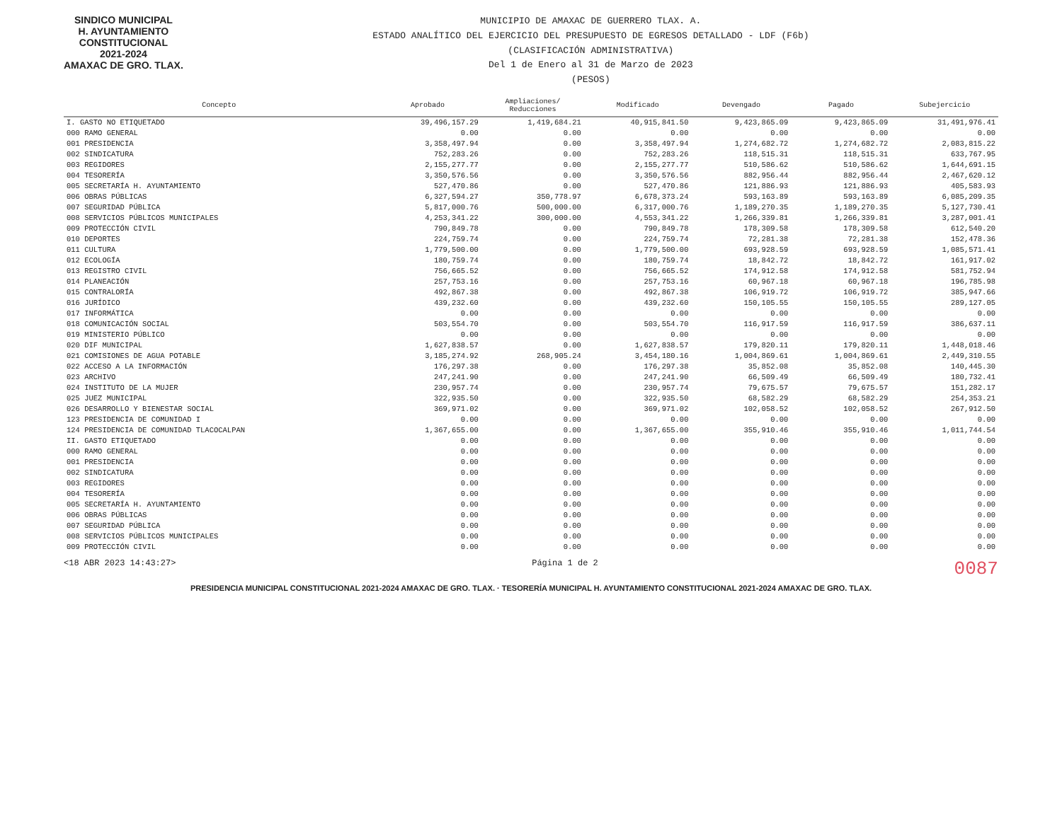SINDICO MUNICIPAL
H. AYUNTAMIENTO
CONSTITUCIONAL
2021-2024
AMAXAC DE GRO. TLAX.
MUNICIPIO DE AMAXAC DE GUERRERO TLAX. A.
ESTADO ANALÍTICO DEL EJERCICIO DEL PRESUPUESTO DE EGRESOS DETALLADO - LDF (F6b)
(CLASIFICACIÓN ADMINISTRATIVA)
Del 1 de Enero al 31 de Marzo de 2023
(PESOS)
| Concepto | Aprobado | Ampliaciones/ Reducciones | Modificado | Devengado | Pagado | Subejercicio |
| --- | --- | --- | --- | --- | --- | --- |
| I. GASTO NO ETIQUETADO | 39,496,157.29 | 1,419,684.21 | 40,915,841.50 | 9,423,865.09 | 9,423,865.09 | 31,491,976.41 |
| 000 RAMO GENERAL | 0.00 | 0.00 | 0.00 | 0.00 | 0.00 | 0.00 |
| 001 PRESIDENCIA | 3,358,497.94 | 0.00 | 3,358,497.94 | 1,274,682.72 | 1,274,682.72 | 2,083,815.22 |
| 002 SINDICATURA | 752,283.26 | 0.00 | 752,283.26 | 118,515.31 | 118,515.31 | 633,767.95 |
| 003 REGIDORES | 2,155,277.77 | 0.00 | 2,155,277.77 | 510,586.62 | 510,586.62 | 1,644,691.15 |
| 004 TESORERÍA | 3,350,576.56 | 0.00 | 3,350,576.56 | 882,956.44 | 882,956.44 | 2,467,620.12 |
| 005 SECRETARÍA H. AYUNTAMIENTO | 527,470.86 | 0.00 | 527,470.86 | 121,886.93 | 121,886.93 | 405,583.93 |
| 006 OBRAS PÚBLICAS | 6,327,594.27 | 350,778.97 | 6,678,373.24 | 593,163.89 | 593,163.89 | 6,085,209.35 |
| 007 SEGURIDAD PÚBLICA | 5,817,000.76 | 500,000.00 | 6,317,000.76 | 1,189,270.35 | 1,189,270.35 | 5,127,730.41 |
| 008 SERVICIOS PÚBLICOS MUNICIPALES | 4,253,341.22 | 300,000.00 | 4,553,341.22 | 1,266,339.81 | 1,266,339.81 | 3,287,001.41 |
| 009 PROTECCIÓN CIVIL | 790,849.78 | 0.00 | 790,849.78 | 178,309.58 | 178,309.58 | 612,540.20 |
| 010 DEPORTES | 224,759.74 | 0.00 | 224,759.74 | 72,281.38 | 72,281.38 | 152,478.36 |
| 011 CULTURA | 1,779,500.00 | 0.00 | 1,779,500.00 | 693,928.59 | 693,928.59 | 1,085,571.41 |
| 012 ECOLOGÍA | 180,759.74 | 0.00 | 180,759.74 | 18,842.72 | 18,842.72 | 161,917.02 |
| 013 REGISTRO CIVIL | 756,665.52 | 0.00 | 756,665.52 | 174,912.58 | 174,912.58 | 581,752.94 |
| 014 PLANEACIÓN | 257,753.16 | 0.00 | 257,753.16 | 60,967.18 | 60,967.18 | 196,785.98 |
| 015 CONTRALORÍA | 492,867.38 | 0.00 | 492,867.38 | 106,919.72 | 106,919.72 | 385,947.66 |
| 016 JURÍDICO | 439,232.60 | 0.00 | 439,232.60 | 150,105.55 | 150,105.55 | 289,127.05 |
| 017 INFORMÁTICA | 0.00 | 0.00 | 0.00 | 0.00 | 0.00 | 0.00 |
| 018 COMUNICACIÓN SOCIAL | 503,554.70 | 0.00 | 503,554.70 | 116,917.59 | 116,917.59 | 386,637.11 |
| 019 MINISTERIO PÚBLICO | 0.00 | 0.00 | 0.00 | 0.00 | 0.00 | 0.00 |
| 020 DIF MUNICIPAL | 1,627,838.57 | 0.00 | 1,627,838.57 | 179,820.11 | 179,820.11 | 1,448,018.46 |
| 021 COMISIONES DE AGUA POTABLE | 3,185,274.92 | 268,905.24 | 3,454,180.16 | 1,004,869.61 | 1,004,869.61 | 2,449,310.55 |
| 022 ACCESO A LA INFORMACIÓN | 176,297.38 | 0.00 | 176,297.38 | 35,852.08 | 35,852.08 | 140,445.30 |
| 023 ARCHIVO | 247,241.90 | 0.00 | 247,241.90 | 66,509.49 | 66,509.49 | 180,732.41 |
| 024 INSTITUTO DE LA MUJER | 230,957.74 | 0.00 | 230,957.74 | 79,675.57 | 79,675.57 | 151,282.17 |
| 025 JUEZ MUNICIPAL | 322,935.50 | 0.00 | 322,935.50 | 68,582.29 | 68,582.29 | 254,353.21 |
| 026 DESARROLLO Y BIENESTAR SOCIAL | 369,971.02 | 0.00 | 369,971.02 | 102,058.52 | 102,058.52 | 267,912.50 |
| 123 PRESIDENCIA DE COMUNIDAD I | 0.00 | 0.00 | 0.00 | 0.00 | 0.00 | 0.00 |
| 124 PRESIDENCIA DE COMUNIDAD TLACOCALPAN | 1,367,655.00 | 0.00 | 1,367,655.00 | 355,910.46 | 355,910.46 | 1,011,744.54 |
| II. GASTO ETIQUETADO | 0.00 | 0.00 | 0.00 | 0.00 | 0.00 | 0.00 |
| 000 RAMO GENERAL | 0.00 | 0.00 | 0.00 | 0.00 | 0.00 | 0.00 |
| 001 PRESIDENCIA | 0.00 | 0.00 | 0.00 | 0.00 | 0.00 | 0.00 |
| 002 SINDICATURA | 0.00 | 0.00 | 0.00 | 0.00 | 0.00 | 0.00 |
| 003 REGIDORES | 0.00 | 0.00 | 0.00 | 0.00 | 0.00 | 0.00 |
| 004 TESORERÍA | 0.00 | 0.00 | 0.00 | 0.00 | 0.00 | 0.00 |
| 005 SECRETARÍA H. AYUNTAMIENTO | 0.00 | 0.00 | 0.00 | 0.00 | 0.00 | 0.00 |
| 006 OBRAS PÚBLICAS | 0.00 | 0.00 | 0.00 | 0.00 | 0.00 | 0.00 |
| 007 SEGURIDAD PÚBLICA | 0.00 | 0.00 | 0.00 | 0.00 | 0.00 | 0.00 |
| 008 SERVICIOS PÚBLICOS MUNICIPALES | 0.00 | 0.00 | 0.00 | 0.00 | 0.00 | 0.00 |
| 009 PROTECCIÓN CIVIL | 0.00 | 0.00 | 0.00 | 0.00 | 0.00 | 0.00 |
<18 ABR 2023 14:43:27> Página 1 de 2 0087
PRESIDENCIA MUNICIPAL CONSTITUCIONAL 2021-2024 AMAXAC DE GRO. TLAX. · TESORERÍA MUNICIPAL H. AYUNTAMIENTO CONSTITUCIONAL 2021-2024 AMAXAC DE GRO. TLAX.